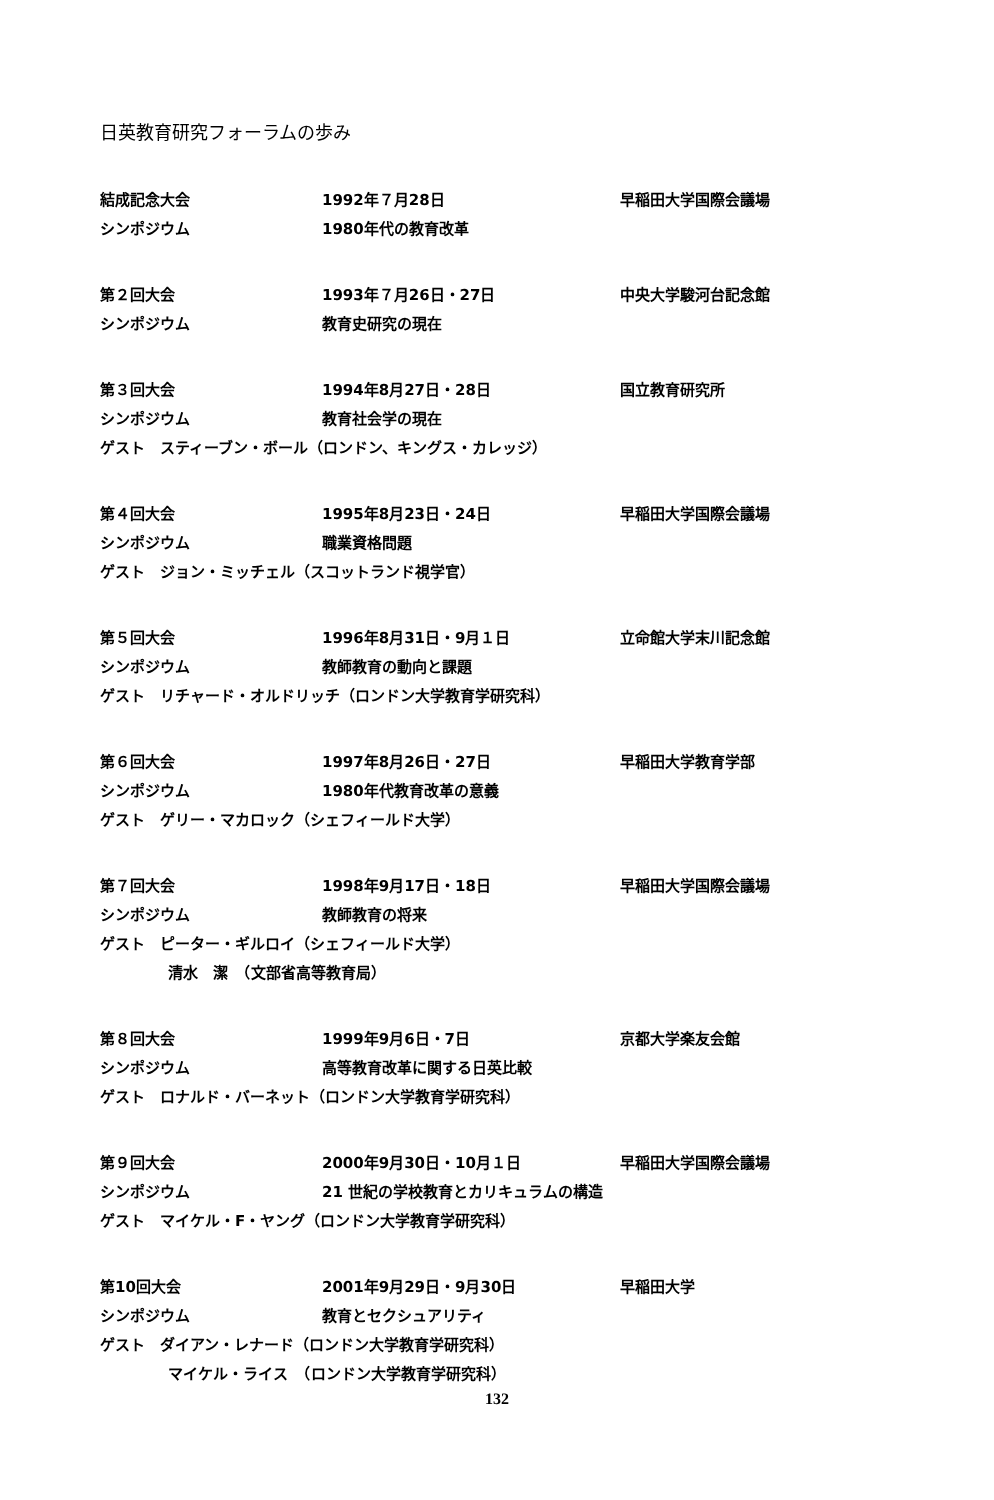日英教育研究フォーラムの歩み
結成記念大会 1992年７月28日 早稲田大学国際会議場
シンポジウム 1980年代の教育改革
第２回大会 1993年７月26日・27日 中央大学駿河台記念館
シンポジウム 教育史研究の現在
第３回大会 1994年8月27日・28日 国立教育研究所
シンポジウム 教育社会学の現在
ゲスト　スティーブン・ボール（ロンドン、キングス・カレッジ）
第４回大会 1995年8月23日・24日 早稲田大学国際会議場
シンポジウム 職業資格問題
ゲスト　ジョン・ミッチェル（スコットランド視学官）
第５回大会 1996年8月31日・9月１日 立命館大学末川記念館
シンポジウム 教師教育の動向と課題
ゲスト　リチャード・オルドリッチ（ロンドン大学教育学研究科）
第６回大会 1997年8月26日・27日 早稲田大学教育学部
シンポジウム 1980年代教育改革の意義
ゲスト　ゲリー・マカロック（シェフィールド大学）
第７回大会 1998年9月17日・18日 早稲田大学国際会議場
シンポジウム 教師教育の将来
ゲスト　ピーター・ギルロイ（シェフィールド大学）
清水　潔　（文部省高等教育局）
第８回大会 1999年9月6日・7日 京都大学楽友会館
シンポジウム 高等教育改革に関する日英比較
ゲスト　ロナルド・バーネット（ロンドン大学教育学研究科）
第９回大会 2000年9月30日・10月１日 早稲田大学国際会議場
シンポジウム 21 世紀の学校教育とカリキュラムの構造
ゲスト　マイケル・F・ヤング（ロンドン大学教育学研究科）
第10回大会 2001年9月29日・9月30日 早稲田大学
シンポジウム 教育とセクシュアリティ
ゲスト　ダイアン・レナード（ロンドン大学教育学研究科）
マイケル・ライス　（ロンドン大学教育学研究科）
132